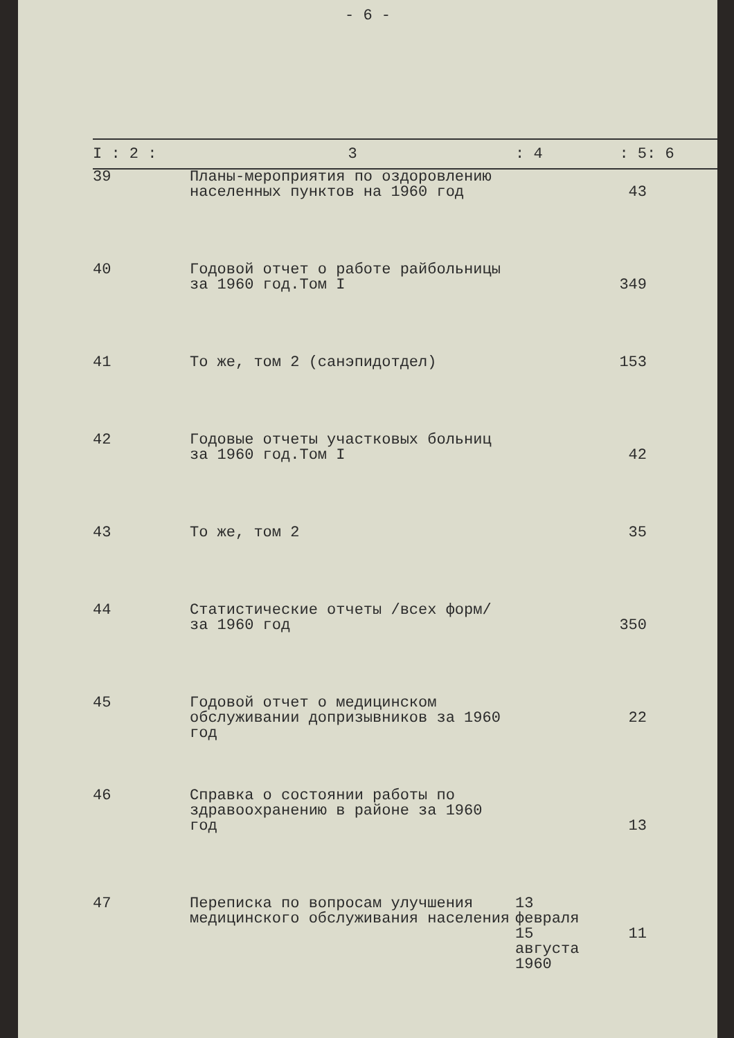- 6 -
| I : 2 : | 3 | : 4 | : 5 | : 6 |
| --- | --- | --- | --- | --- |
| 39 | Планы-мероприятия по оздоровлению населенных пунктов на 1960 год | | 43 | |
| 40 | Годовой отчет о работе райбольницы за 1960 год.Том I | | 349 | |
| 41 | То же, том 2 (санэпидотдел) | | 153 | |
| 42 | Годовые отчеты участковых больниц за 1960 год.Том I | | 42 | |
| 43 | То же, том 2 | | 35 | |
| 44 | Статистические отчеты /всех форм/ за 1960 год | | 350 | |
| 45 | Годовой отчет о медицинском обслуживании допризывников за 1960 год | | 22 | |
| 46 | Справка о состоянии работы по здравоохранению в районе за 1960 год | | 13 | |
| 47 | Переписка по вопросам улучшения медицинского обслуживания населения | 13 февраля 15 августа 1960 | 11 | |